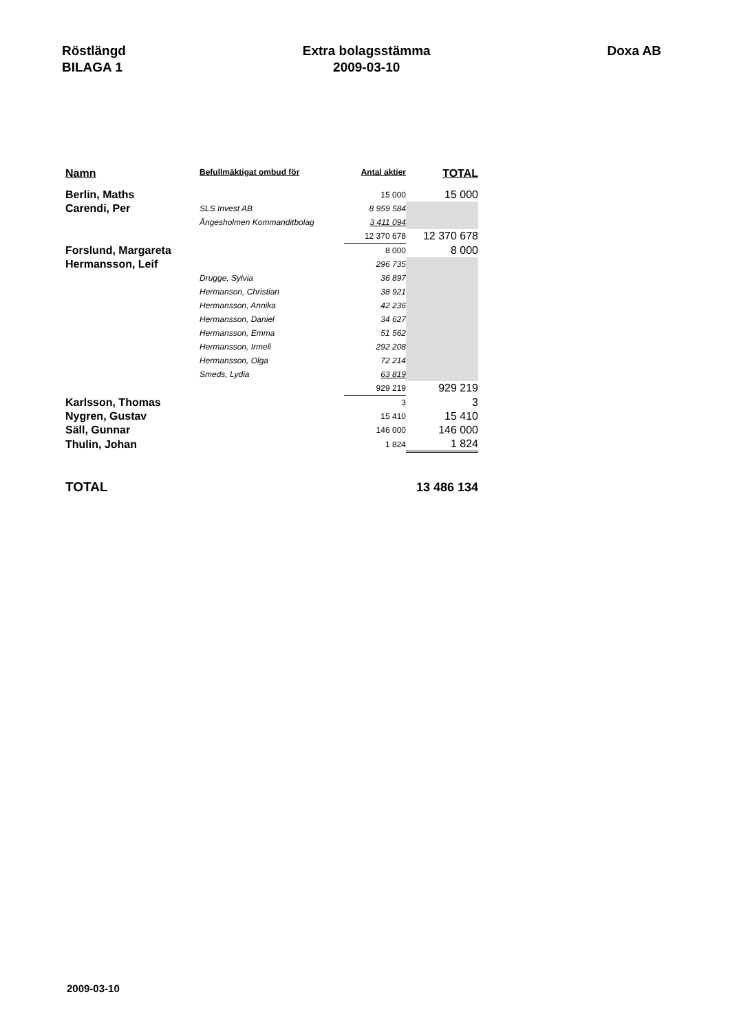Röstlängd
BILAGA 1
Extra bolagsstämma
2009-03-10
Doxa AB
| Namn | Befullmäktigat ombud för | Antal aktier | TOTAL |
| --- | --- | --- | --- |
| Berlin, Maths | | 15 000 | 15 000 |
| Carendi, Per | SLS Invest AB | 8 959 584 | |
| | Ångesholmen Kommanditbolag | 3 411 094 | |
| | | 12 370 678 | 12 370 678 |
| Forslund, Margareta | | 8 000 | 8 000 |
| Hermansson, Leif | | 296 735 | |
| | Drugge, Sylvia | 36 897 | |
| | Hermanson, Christian | 38 921 | |
| | Hermansson, Annika | 42 236 | |
| | Hermansson, Daniel | 34 627 | |
| | Hermansson, Emma | 51 562 | |
| | Hermansson, Irmeli | 292 208 | |
| | Hermansson, Olga | 72 214 | |
| | Smeds, Lydia | 63 819 | |
| | | 929 219 | 929 219 |
| Karlsson, Thomas | | 3 | 3 |
| Nygren, Gustav | | 15 410 | 15 410 |
| Säll, Gunnar | | 146 000 | 146 000 |
| Thulin, Johan | | 1 824 | 1 824 |
| TOTAL | | | 13 486 134 |
2009-03-10